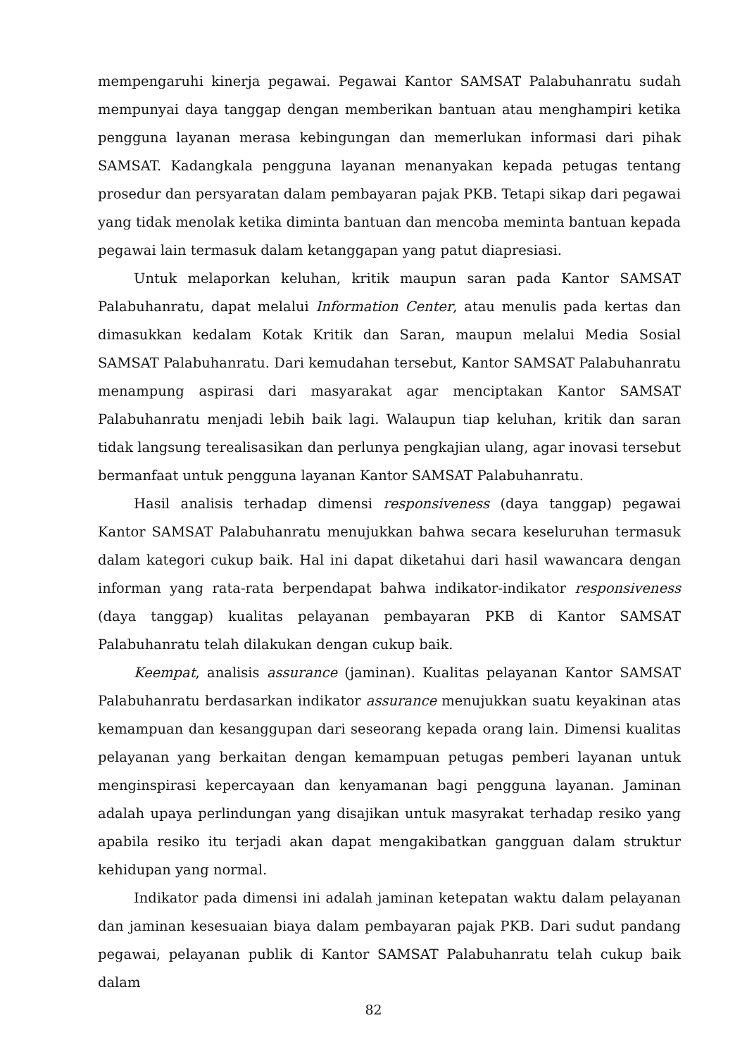mempengaruhi kinerja pegawai. Pegawai Kantor SAMSAT Palabuhanratu sudah mempunyai daya tanggap dengan memberikan bantuan atau menghampiri ketika pengguna layanan merasa kebingungan dan memerlukan informasi dari pihak SAMSAT. Kadangkala pengguna layanan menanyakan kepada petugas tentang prosedur dan persyaratan dalam pembayaran pajak PKB. Tetapi sikap dari pegawai yang tidak menolak ketika diminta bantuan dan mencoba meminta bantuan kepada pegawai lain termasuk dalam ketanggapan yang patut diapresiasi.
Untuk melaporkan keluhan, kritik maupun saran pada Kantor SAMSAT Palabuhanratu, dapat melalui Information Center, atau menulis pada kertas dan dimasukkan kedalam Kotak Kritik dan Saran, maupun melalui Media Sosial SAMSAT Palabuhanratu. Dari kemudahan tersebut, Kantor SAMSAT Palabuhanratu menampung aspirasi dari masyarakat agar menciptakan Kantor SAMSAT Palabuhanratu menjadi lebih baik lagi. Walaupun tiap keluhan, kritik dan saran tidak langsung terealisasikan dan perlunya pengkajian ulang, agar inovasi tersebut bermanfaat untuk pengguna layanan Kantor SAMSAT Palabuhanratu.
Hasil analisis terhadap dimensi responsiveness (daya tanggap) pegawai Kantor SAMSAT Palabuhanratu menujukkan bahwa secara keseluruhan termasuk dalam kategori cukup baik. Hal ini dapat diketahui dari hasil wawancara dengan informan yang rata-rata berpendapat bahwa indikator-indikator responsiveness (daya tanggap) kualitas pelayanan pembayaran PKB di Kantor SAMSAT Palabuhanratu telah dilakukan dengan cukup baik.
Keempat, analisis assurance (jaminan). Kualitas pelayanan Kantor SAMSAT Palabuhanratu berdasarkan indikator assurance menujukkan suatu keyakinan atas kemampuan dan kesanggupan dari seseorang kepada orang lain. Dimensi kualitas pelayanan yang berkaitan dengan kemampuan petugas pemberi layanan untuk menginspirasi kepercayaan dan kenyamanan bagi pengguna layanan. Jaminan adalah upaya perlindungan yang disajikan untuk masyrakat terhadap resiko yang apabila resiko itu terjadi akan dapat mengakibatkan gangguan dalam struktur kehidupan yang normal.
Indikator pada dimensi ini adalah jaminan ketepatan waktu dalam pelayanan dan jaminan kesesuaian biaya dalam pembayaran pajak PKB. Dari sudut pandang pegawai, pelayanan publik di Kantor SAMSAT Palabuhanratu telah cukup baik dalam
82